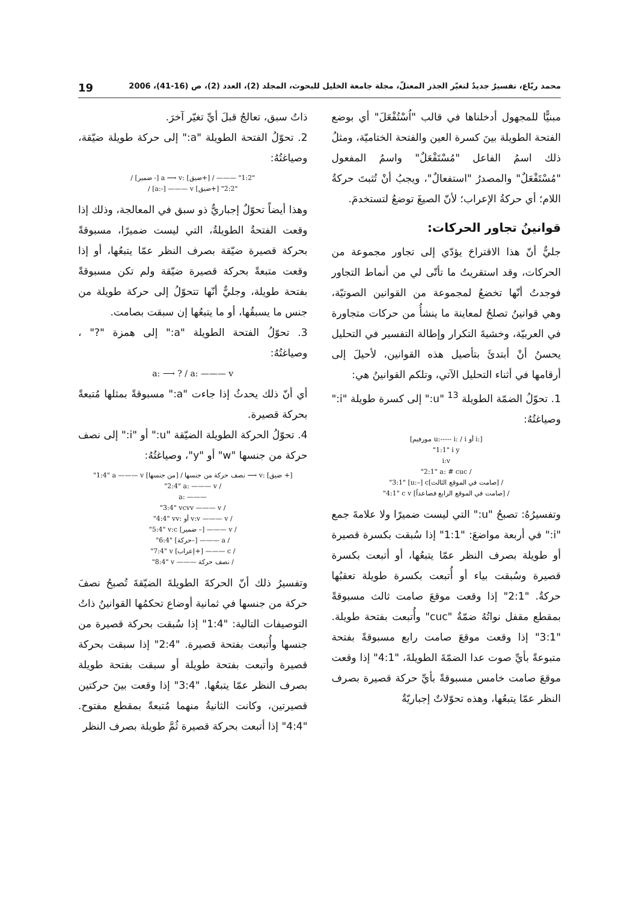محمد ربّاع، تفسيرٌ جديدٌ لتغيّر الجذر المعتلّ، مجلة جامعة الخليل للبحوث، المجلد (2)، العدد (2)، ص (16-41)، 2006 19
مبنيًّا للمجهول أدخلناها في قالب "اُسْتُفْعَلَ" أي بوضع الفتحة الطويلة بينَ كسرة العين والفتحة الختاميّة، ومثلُ ذلك اسمُ الفاعل "مُسْتَفْعَلٌ" واسمُ المفعول "مُسْتَفْعَلٌ" والمصدرُ "استفعالٌ"، ويجبُ أنْ تُثبتَ حركةُ اللام؛ أي حركةُ الإعراب؛ لأنّ الصيغَ توضعُ لتستخدمَ.
قوانينُ تجاور الحركات:
جليٌّ أنّ هذا الاقتراحَ يؤدّي إلى تجاور مجموعة من الحركات، وقد استقريتُ ما تأتّى لي من أنماط التجاور فوجدتُ أنّها تخضعُ لمجموعة من القوانين الصوتيّة، وهي قوانينُ تصلحُ لمعاينة ما ينشأُ من حركات متجاورة في العربيّة، وخشيةَ التكرار وإطالة التفسير في التحليل يحسنُ أنْ أبتدئَ بتأصيل هذه القوانين، لأحيلَ إلى أرقامها في أثناء التحليل الآتي، وتلكم القوانينُ هي:
1. تحوّلُ الضمّة الطويلة <sup>13</sup> "u:" إلى كسرة طويلة "i:" وصياغتُهُ:
[مورفيم u:----- i: / i أو i:]
"1:1" i y
i:v
"2:1" a: # cuc /
"3:1" [u:–] c[صامت في الموقع الثالث] /
"4:1" c v [صامت في الموقع الرابع فصاعداً] /
وتفسيرُهُ: تصبحُ "u:" التي ليست ضميرًا ولا علامةَ جمع "i:" في أربعة مواضعَ: "1:1" إذا سُبقت بكسرة قصيرة أو طويلة بصرف النظر عمّا يتبعُها، أو أتبعت بكسرة قصيرة وسُبقت بياء أو أُتبعت بكسرة طويلة تعقبُها حركةٌ. "2:1" إذا وقعت موقعَ صامت ثالث مسبوقةً بمقطع مقفل نواتُهُ ضمّةٌ "cuc" وأُتبعت بفتحة طويلة. "3:1" إذا وقعت موقعَ صامت رابع مسبوقةً بفتحة متبوعةً بأيِّ صوت عدا الضمّةَ الطويلةَ، "4:1" إذا وقعت موقعَ صامت خامس مسبوقةً بأيِّ حركة قصيرة بصرف النظر عمّا يتبعُها، وهذه تحوّلاتٌ إجباريّةٌ
ذاتُ سبق، تعالجُ قبلَ أيِّ تغيّر آخرَ.
2. تحوّلُ الفتحة الطويلة "a:" إلى حركة طويلة ضيّقة، وصياغتُهُ:
/ [ضمير -] a ⟶ v: [ضيق+] / ——— "1:2"
/ [a:-] ——— v [ضيق+] "2:2"
وهذا أيضاً تحوّلٌ إجباريٌّ ذو سبق في المعالجة، وذلك إذا وقعت الفتحةُ الطويلةُ، التي ليست ضميرًا، مسبوقةً بحركة قصيرة ضيّقة بصرف النظر عمّا يتبعُها، أو إذا وقعت متبعةً بحركة قصيرة ضيّقة ولم تكن مسبوقةً بفتحة طويلة، وجليٌّ أنّها تتحوّلُ إلى حركة طويلة من جنس ما يسبقُها، أو ما يتبعُها إن سبقت بصامت.
3. تحوّلُ الفتحة الطويلة "a:" إلى همزة "?" ، وصياغتُهُ:
a: ⟶ ? / a: ——— v
أي أنّ ذلك يحدثُ إذا جاءت "a:" مسبوقةً بمثلها مُتبعةً بحركة قصيرة.
4. تحوّلُ الحركة الطويلة الضيّقة "u:" أو "i:" إلى نصف حركة من جنسها "w" أو "y"، وصياغتُهُ:
"1:4" a ——— v [من جنسها] / نصف حركة من جنسها ⟶ v: [ضيق +]
"2:4" a: ——— v /
a: ———
"3:4" vcvv ——— v /
"4:4" vv: أو v:v ——— v /
"5:4" v:c [ضمير –] ——— v /
"6:4" [حركة–] ——— a /
"7:4" v [إعراب+] ——— c /
"8:4" v ——— نصف حركة /
وتفسيرُ ذلك أنّ الحركةَ الطويلةَ الضيّقةَ تُصبحُ نصفَ حركة من جنسها في ثمانية أوضاع تحكمُها القوانينُ ذاتُ التوصيفات التالية: "1:4" إذا سُبقت بحركة قصيرة من جنسها وأُتبعت بفتحة قصيرة. "2:4" إذا سبقت بحركة قصيرة وأتبعت بفتحة طويلة أو سبقت بفتحة طويلة بصرف النظر عمّا يتبعُها. "3:4" إذا وقعت بينَ حركتين قصيرتين، وكانت الثانيةُ منهما مُتبعةً بمقطع مفتوح. "4:4" إذا أتبعت بحركة قصيرة ثُمَّ طويلة بصرف النظر